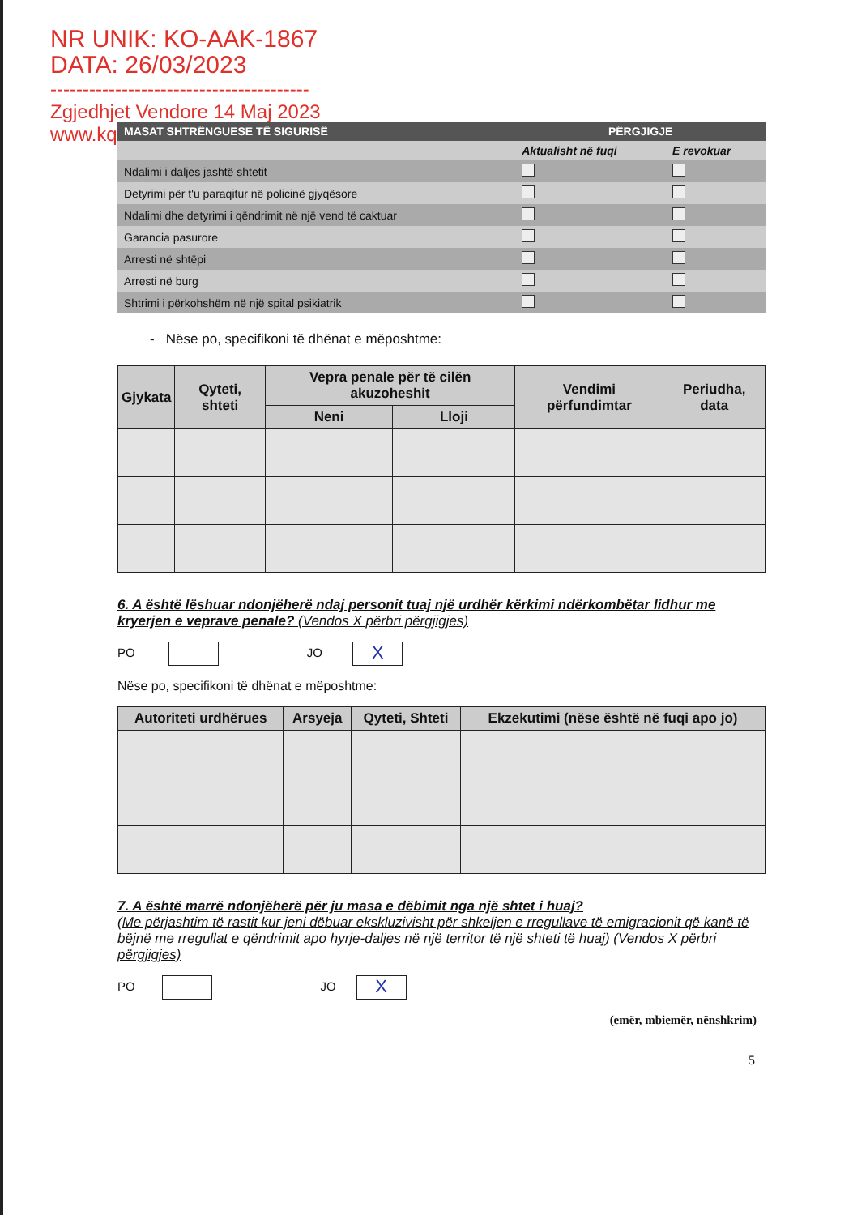NR UNIK: KO-AAK-1867
DATA: 26/03/2023
----------------------------------------
Zgjedhjet Vendore 14 Maj 2023
www.kqz.gov.al
| MASAT SHTRËNGUESE TË SIGURISË | PËRGJIGJE | |
| --- | --- | --- |
| | Aktualisht në fuqi | E revokuar |
| Ndalimi i daljes jashtë shtetit | | |
| Detyrimi për t'u paraqitur në policinë gjyqësore | | |
| Ndalimi dhe detyrimi i qëndrimit në një vend të caktuar | | |
| Garancia pasurore | | |
| Arresti në shtëpi | | |
| Arresti në burg | | |
| Shtrimi i përkohshëm në një spital psikiatrik | | |
- Nëse po, specifikoni të dhënat e mëposhtme:
| Gjykata | Qyteti, shteti | Vepra penale për të cilën akuzoheshit | | Vendimi përfundimtar | Periudha, data |
| --- | --- | --- | --- | --- | --- |
| | | Neni | Lloji | | |
6. A është lëshuar ndonjëherë ndaj personit tuaj një urdhër kërkimi ndërkombëtar lidhur me kryerjen e veprave penale? (Vendos X përbri përgjigjes)
PO JO X
Nëse po, specifikoni të dhënat e mëposhtme:
| Autoriteti urdhërues | Arsyeja | Qyteti, Shteti | Ekzekutimi (nëse është në fuqi apo jo) |
| --- | --- | --- | --- |
7. A është marrë ndonjëherë për ju masa e dëbimit nga një shtet i huaj?
(Me përjashtim të rastit kur jeni dëbuar ekskluzivisht për shkeljen e rregullave të emigracionit që kanë të bëjnë me rregullat e qëndrimit apo hyrje-daljes në një territor të një shteti të huaj) (Vendos X përbri përgjigjes)
PO JO X
(emër, mbiemër, nënshkrim)
5